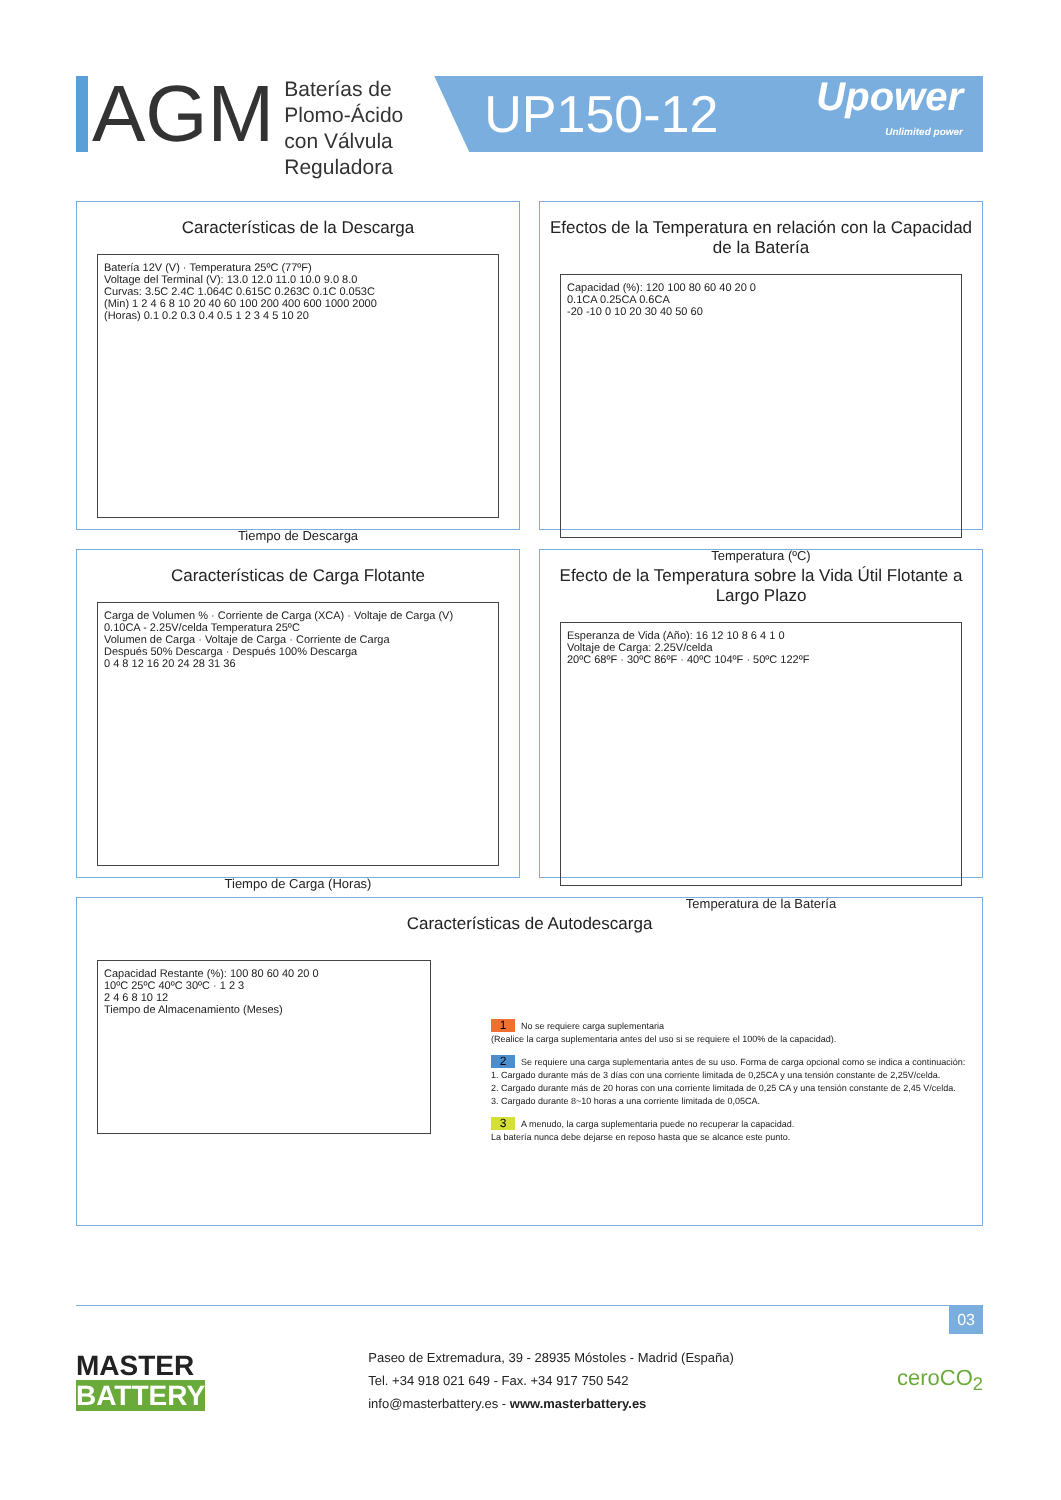AGM
Baterías de Plomo-Ácido con Válvula Reguladora
UP150-12 Upower
Unlimited power
Características de la Descarga
Batería 12V (V) · Temperatura 25ºC (77ºF)
Voltage del Terminal (V): 13.0 12.0 11.0 10.0 9.0 8.0
Curvas: 3.5C 2.4C 1.064C 0.615C 0.263C 0.1C 0.053C
(Min) 1 2 4 6 8 10 20 40 60 100 200 400 600 1000 2000
(Horas) 0.1 0.2 0.3 0.4 0.5 1 2 3 4 5 10 20
Tiempo de Descarga
Efectos de la Temperatura en relación con la Capacidad de la Batería
Capacidad (%): 120 100 80 60 40 20 0
0.1CA 0.25CA 0.6CA
-20 -10 0 10 20 30 40 50 60
Temperatura (ºC)
Características de Carga Flotante
Carga de Volumen % · Corriente de Carga (XCA) · Voltaje de Carga (V)
0.10CA - 2.25V/celda Temperatura 25ºC
Volumen de Carga · Voltaje de Carga · Corriente de Carga
Después 50% Descarga · Después 100% Descarga
0 4 8 12 16 20 24 28 31 36
Tiempo de Carga (Horas)
Efecto de la Temperatura sobre la Vida Útil Flotante a Largo Plazo
Esperanza de Vida (Año): 16 12 10 8 6 4 1 0
Voltaje de Carga: 2.25V/celda
20ºC 68ºF · 30ºC 86ºF · 40ºC 104ºF · 50ºC 122ºF
Temperatura de la Batería
Características de Autodescarga
Capacidad Restante (%): 100 80 60 40 20 0
10ºC 25ºC 40ºC 30ºC · 1 2 3
2 4 6 8 10 12
Tiempo de Almacenamiento (Meses)
1 No se requiere carga suplementaria
(Realice la carga suplementaria antes del uso si se requiere el 100% de la capacidad).
2 Se requiere una carga suplementaria antes de su uso. Forma de carga opcional como se indica a continuación:
1. Cargado durante más de 3 días con una corriente limitada de 0,25CA y una tensión constante de 2,25V/celda.
2. Cargado durante más de 20 horas con una corriente limitada de 0,25 CA y una tensión constante de 2,45 V/celda.
3. Cargado durante 8~10 horas a una corriente limitada de 0,05CA.
3 A menudo, la carga suplementaria puede no recuperar la capacidad.
La batería nunca debe dejarse en reposo hasta que se alcance este punto.
03
MASTER
BATTERY
Paseo de Extremadura, 39 - 28935 Móstoles - Madrid (España)
Tel. +34 918 021 649 - Fax. +34 917 750 542
info@masterbattery.es - www.masterbattery.es
ceroCO<sub>2</sub>